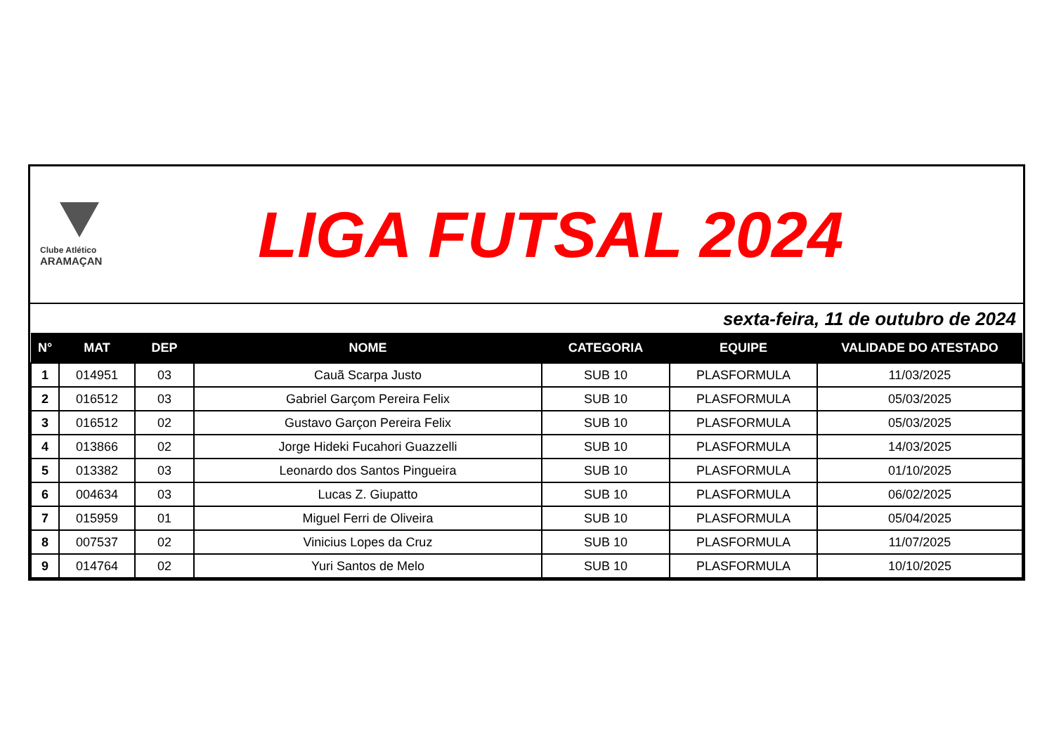Clube Atlético
ARAMAÇAN
LIGA FUTSAL 2024
sexta-feira, 11 de outubro de 2024
| N° | MAT | DEP | NOME | CATEGORIA | EQUIPE | VALIDADE DO ATESTADO |
| --- | --- | --- | --- | --- | --- | --- |
| 1 | 014951 | 03 | Cauã Scarpa Justo | SUB 10 | PLASFORMULA | 11/03/2025 |
| 2 | 016512 | 03 | Gabriel Garçom Pereira Felix | SUB 10 | PLASFORMULA | 05/03/2025 |
| 3 | 016512 | 02 | Gustavo Garçon Pereira Felix | SUB 10 | PLASFORMULA | 05/03/2025 |
| 4 | 013866 | 02 | Jorge Hideki Fucahori Guazzelli | SUB 10 | PLASFORMULA | 14/03/2025 |
| 5 | 013382 | 03 | Leonardo dos Santos Pingueira | SUB 10 | PLASFORMULA | 01/10/2025 |
| 6 | 004634 | 03 | Lucas Z. Giupatto | SUB 10 | PLASFORMULA | 06/02/2025 |
| 7 | 015959 | 01 | Miguel Ferri de Oliveira | SUB 10 | PLASFORMULA | 05/04/2025 |
| 8 | 007537 | 02 | Vinicius Lopes da Cruz | SUB 10 | PLASFORMULA | 11/07/2025 |
| 9 | 014764 | 02 | Yuri Santos de Melo | SUB 10 | PLASFORMULA | 10/10/2025 |